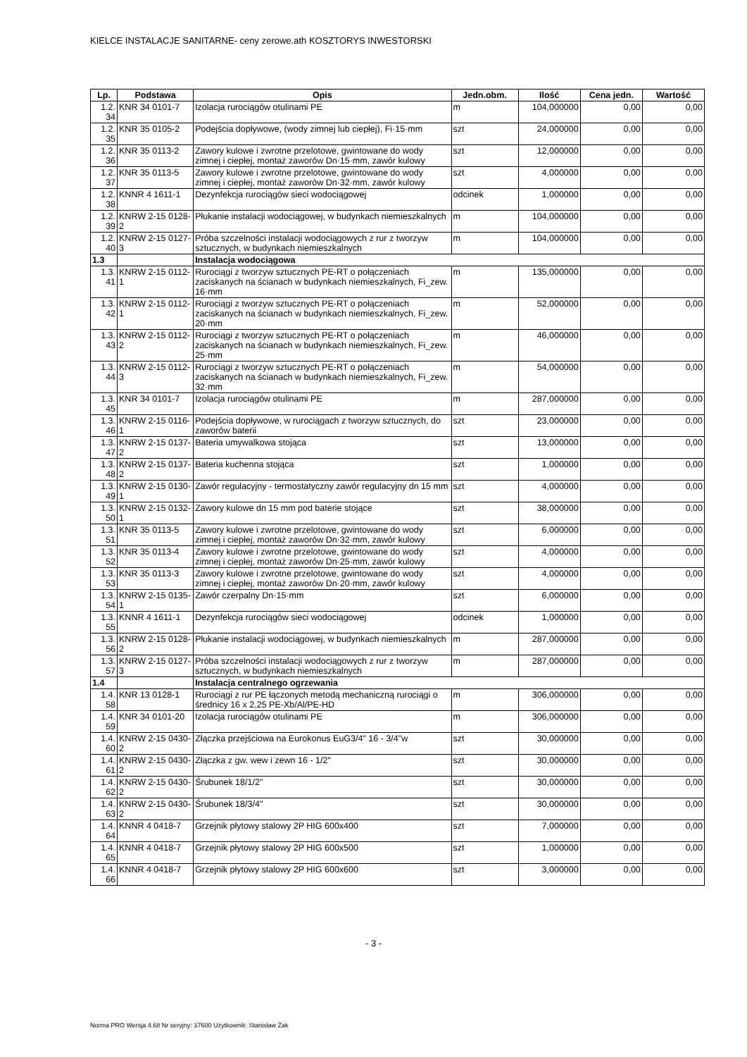KIELCE INSTALACJE SANITARNE- ceny zerowe.ath KOSZTORYS INWESTORSKI
| Lp. | Podstawa | Opis | Jedn.obm. | Ilość | Cena jedn. | Wartość |
| --- | --- | --- | --- | --- | --- | --- |
| 1.2. 34 | KNR 34 0101-7 | Izolacja rurociągów otulinami PE | m | 104,000000 | 0,00 | 0,00 |
| 1.2. 35 | KNR 35 0105-2 | Podejścia dopływowe, (wody zimnej lub ciepłej), Fi·15·mm | szt | 24,000000 | 0,00 | 0,00 |
| 1.2. 36 | KNR 35 0113-2 | Zawory kulowe i zwrotne przelotowe, gwintowane do wody zimnej i ciepłej, montaż zaworów Dn·15·mm, zawór kulowy | szt | 12,000000 | 0,00 | 0,00 |
| 1.2. 37 | KNR 35 0113-5 | Zawory kulowe i zwrotne przelotowe, gwintowane do wody zimnej i ciepłej, montaż zaworów Dn·32·mm, zawór kulowy | szt | 4,000000 | 0,00 | 0,00 |
| 1.2. 38 | KNNR 4 1611-1 | Dezynfekcja rurociągów sieci wodociągowej | odcinek | 1,000000 | 0,00 | 0,00 |
| 1.2. 39 | KNRW 2-15 0128-2 | Płukanie instalacji wodociągowej, w budynkach niemieszkalnych | m | 104,000000 | 0,00 | 0,00 |
| 1.2. 40 | KNRW 2-15 0127-3 | Próba szczelności instalacji wodociągowych z rur z tworzyw sztucznych, w budynkach niemieszkalnych | m | 104,000000 | 0,00 | 0,00 |
| 1.3 | | Instalacja wodociągowa | | | | |
| 1.3. 41 | KNRW 2-15 0112-1 | Rurociągi z tworzyw sztucznych PE-RT o połączeniach zaciskanych na ścianach w budynkach niemieszkalnych, Fi_zew. 16·mm | m | 135,000000 | 0,00 | 0,00 |
| 1.3. 42 | KNRW 2-15 0112-1 | Rurociągi z tworzyw sztucznych PE-RT o połączeniach zaciskanych na ścianach w budynkach niemieszkalnych, Fi_zew. 20·mm | m | 52,000000 | 0,00 | 0,00 |
| 1.3. 43 | KNRW 2-15 0112-2 | Rurociągi z tworzyw sztucznych PE-RT o połączeniach zaciskanych na ścianach w budynkach niemieszkalnych, Fi_zew. 25·mm | m | 46,000000 | 0,00 | 0,00 |
| 1.3. 44 | KNRW 2-15 0112-3 | Rurociągi z tworzyw sztucznych PE-RT o połączeniach zaciskanych na ścianach w budynkach niemieszkalnych, Fi_zew. 32·mm | m | 54,000000 | 0,00 | 0,00 |
| 1.3. 45 | KNR 34 0101-7 | Izolacja rurociągów otulinami PE | m | 287,000000 | 0,00 | 0,00 |
| 1.3. 46 | KNRW 2-15 0116-1 | Podejścia dopływowe, w rurociągach z tworzyw sztucznych, do zaworów baterii | szt | 23,000000 | 0,00 | 0,00 |
| 1.3. 47 | KNRW 2-15 0137-2 | Bateria umywalkowa stojąca | szt | 13,000000 | 0,00 | 0,00 |
| 1.3. 48 | KNRW 2-15 0137-2 | Bateria kuchenna stojąca | szt | 1,000000 | 0,00 | 0,00 |
| 1.3. 49 | KNRW 2-15 0130-1 | Zawór regulacyjny - termostatyczny zawór regulacyjny dn 15 mm | szt | 4,000000 | 0,00 | 0,00 |
| 1.3. 50 | KNRW 2-15 0132-1 | Zawory kulowe dn 15 mm pod baterie stojące | szt | 38,000000 | 0,00 | 0,00 |
| 1.3. 51 | KNR 35 0113-5 | Zawory kulowe i zwrotne przelotowe, gwintowane do wody zimnej i ciepłej, montaż zaworów Dn·32·mm, zawór kulowy | szt | 6,000000 | 0,00 | 0,00 |
| 1.3. 52 | KNR 35 0113-4 | Zawory kulowe i zwrotne przelotowe, gwintowane do wody zimnej i ciepłej, montaż zaworów Dn·25·mm, zawór kulowy | szt | 4,000000 | 0,00 | 0,00 |
| 1.3. 53 | KNR 35 0113-3 | Zawory kulowe i zwrotne przelotowe, gwintowane do wody zimnej i ciepłej, montaż zaworów Dn·20·mm, zawór kulowy | szt | 4,000000 | 0,00 | 0,00 |
| 1.3. 54 | KNRW 2-15 0135-1 | Zawór czerpalny Dn·15·mm | szt | 6,000000 | 0,00 | 0,00 |
| 1.3. 55 | KNNR 4 1611-1 | Dezynfekcja rurociągów sieci wodociągowej | odcinek | 1,000000 | 0,00 | 0,00 |
| 1.3. 56 | KNRW 2-15 0128-2 | Płukanie instalacji wodociągowej, w budynkach niemieszkalnych | m | 287,000000 | 0,00 | 0,00 |
| 1.3. 57 | KNRW 2-15 0127-3 | Próba szczelności instalacji wodociągowych z rur z tworzyw sztucznych, w budynkach niemieszkalnych | m | 287,000000 | 0,00 | 0,00 |
| 1.4 | | Instalacja centralnego ogrzewania | | | | |
| 1.4. 58 | KNR 13 0128-1 | Rurociągi z rur PE łączonych metodą mechaniczną rurociągi o średnicy 16 x 2,25 PE-Xb/Al/PE-HD | m | 306,000000 | 0,00 | 0,00 |
| 1.4. 59 | KNR 34 0101-20 | Izolacja rurociągów otulinami PE | m | 306,000000 | 0,00 | 0,00 |
| 1.4. 60 | KNRW 2-15 0430-2 | Złączka przejściowa na Eurokonus EuG3/4" 16 - 3/4"w | szt | 30,000000 | 0,00 | 0,00 |
| 1.4. 61 | KNRW 2-15 0430-2 | Złączka z gw. wew i zewn 16 - 1/2" | szt | 30,000000 | 0,00 | 0,00 |
| 1.4. 62 | KNRW 2-15 0430-2 | Śrubunek 18/1/2" | szt | 30,000000 | 0,00 | 0,00 |
| 1.4. 63 | KNRW 2-15 0430-2 | Śrubunek 18/3/4" | szt | 30,000000 | 0,00 | 0,00 |
| 1.4. 64 | KNNR 4 0418-7 | Grzejnik płytowy stalowy 2P HIG 600x400 | szt | 7,000000 | 0,00 | 0,00 |
| 1.4. 65 | KNNR 4 0418-7 | Grzejnik płytowy stalowy 2P HIG 600x500 | szt | 1,000000 | 0,00 | 0,00 |
| 1.4. 66 | KNNR 4 0418-7 | Grzejnik płytowy stalowy 2P HIG 600x600 | szt | 3,000000 | 0,00 | 0,00 |
- 3 -
Norma PRO Wersja 4.68 Nr seryjny: 37600 Użytkownik: Stanisław Żak